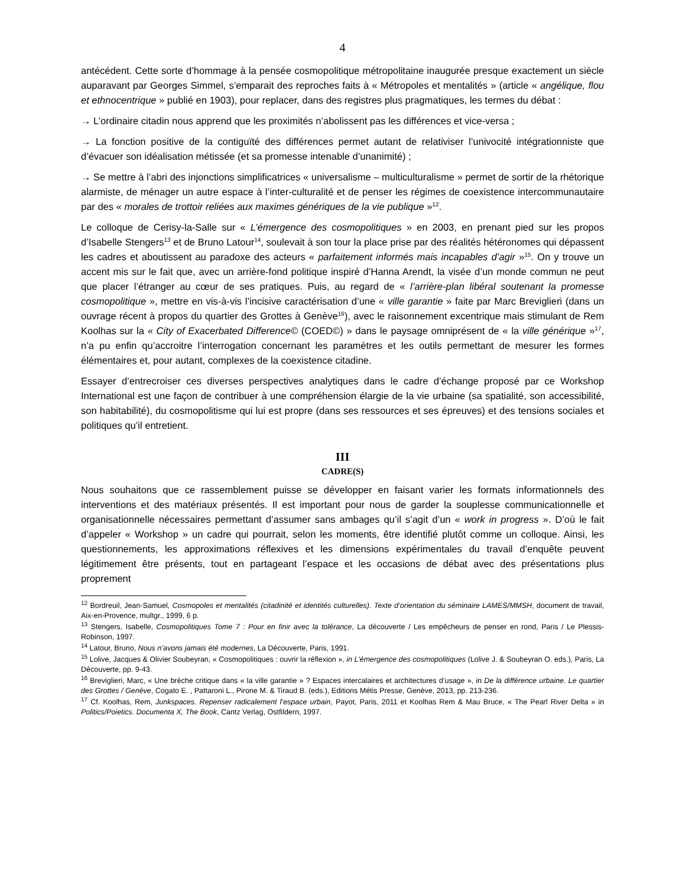4
antécédent. Cette sorte d’hommage à la pensée cosmopolitique métropolitaine inaugurée presque exactement un siècle auparavant par Georges Simmel, s’emparait des reproches faits à « Métropoles et mentalités » (article « angélique, flou et ethnocentrique » publié en 1903), pour replacer, dans des registres plus pragmatiques, les termes du débat :
→ L’ordinaire citadin nous apprend que les proximités n’abolissent pas les différences et vice-versa ;
→ La fonction positive de la contiguïté des différences permet autant de relativiser l’univocité intégrationniste que d’évacuer son idéalisation métissée (et sa promesse intenable d’unanimité) ;
→ Se mettre à l’abri des injonctions simplificatrices « universalisme – multiculturalisme » permet de sortir de la rhétorique alarmiste, de ménager un autre espace à l’inter-culturalité et de penser les régimes de coexistence intercommunautaire par des « morales de trottoir reliées aux maximes génériques de la vie publique »<sup>12</sup>.
Le colloque de Cerisy-la-Salle sur « L’émergence des cosmopolitiques » en 2003, en prenant pied sur les propos d’Isabelle Stengers<sup>13</sup> et de Bruno Latour<sup>14</sup>, soulevait à son tour la place prise par des réalités hétéronomes qui dépassent les cadres et aboutissent au paradoxe des acteurs « parfaitement informés mais incapables d’agir »<sup>15</sup>. On y trouve un accent mis sur le fait que, avec un arrière-fond politique inspiré d’Hanna Arendt, la visée d’un monde commun ne peut que placer l’étranger au cœur de ses pratiques. Puis, au regard de « l’arrière-plan libéral soutenant la promesse cosmopolitique », mettre en vis-à-vis l’incisive caractérisation d’une « ville garantie » faite par Marc Breviglieri (dans un ouvrage récent à propos du quartier des Grottes à Genève<sup>16</sup>), avec le raisonnement excentrique mais stimulant de Rem Koolhas sur la « City of Exacerbated Difference© (COED©) » dans le paysage omniprésent de « la ville générique »<sup>17</sup>, n’a pu enfin qu’accroitre l’interrogation concernant les paramètres et les outils permettant de mesurer les formes élémentaires et, pour autant, complexes de la coexistence citadine.
Essayer d’entrecroiser ces diverses perspectives analytiques dans le cadre d’échange proposé par ce Workshop International est une façon de contribuer à une compréhension élargie de la vie urbaine (sa spatialité, son accessibilité, son habitabilité), du cosmopolitisme qui lui est propre (dans ses ressources et ses épreuves) et des tensions sociales et politiques qu’il entretient.
III
CADRE(S)
Nous souhaitons que ce rassemblement puisse se développer en faisant varier les formats informationnels des interventions et des matériaux présentés. Il est important pour nous de garder la souplesse communicationnelle et organisationnelle nécessaires permettant d’assumer sans ambages qu’il s’agit d’un « work in progress ». D’où le fait d’appeler « Workshop » un cadre qui pourrait, selon les moments, être identifié plutôt comme un colloque. Ainsi, les questionnements, les approximations réflexives et les dimensions expérimentales du travail d’enquête peuvent légitimement être présents, tout en partageant l’espace et les occasions de débat avec des présentations plus proprement
<sup>12</sup> Bordreuil, Jean-Samuel, Cosmopoles et mentalités (citadinité et identités culturelles). Texte d’orientation du séminaire LAMES/MMSH, document de travail, Aix-en-Provence, multgr., 1999, 6 p.
<sup>13</sup> Stengers, Isabelle, Cosmopolitiques Tome 7 : Pour en finir avec la tolérance, La découverte / Les empêcheurs de penser en rond, Paris / Le Plessis-Robinson, 1997.
<sup>14</sup> Latour, Bruno, Nous n’avons jamais été modernes, La Découverte, Paris, 1991.
<sup>15</sup> Lolive, Jacques & Olivier Soubeyran, « Cosmopolitiques : ouvrir la réflexion », in L’émergence des cosmopolitiques (Lolive J. & Soubeyran O. eds.), Paris, La Découverte, pp. 9-43.
<sup>16</sup> Breviglieri, Marc, « Une brèche critique dans « la ville garantie » ? Espaces intercalaires et architectures d’usage », in De la différence urbaine. Le quartier des Grottes / Genève, Cogato E. , Pattaroni L., Pirone M. & Tiraud B. (eds.), Editions Métis Presse, Genève, 2013, pp. 213-236.
<sup>17</sup> Cf. Koolhas, Rem, Junkspaces. Repenser radicalement l’espace urbain, Payot, Paris, 2011 et Koolhas Rem & Mau Bruce, « The Pearl River Delta » in Politics/Poietics. Documenta X, The Book, Cantz Verlag, Ostfildern, 1997.